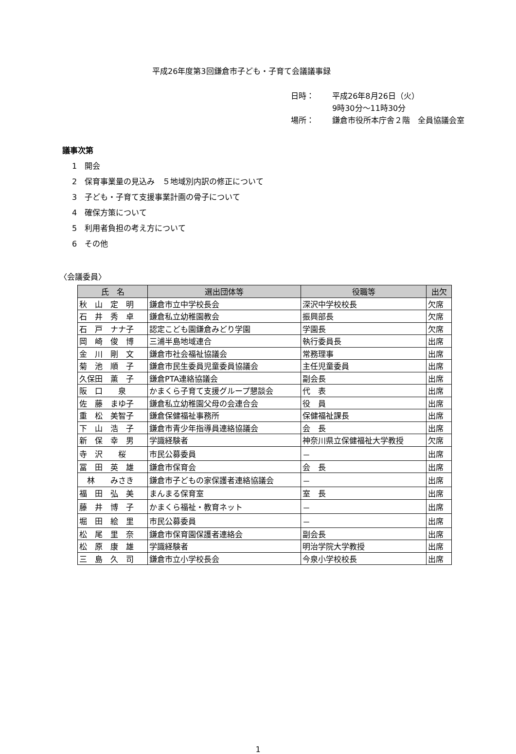平成26年度第3回鎌倉市子ども・子育て会議議事録
日時： 平成26年8月26日（火）
9時30分～11時30分
場所： 鎌倉市役所本庁舎２階　全員協議会室
議事次第
1　開会
2　保育事業量の見込み　５地域別内訳の修正について
3　子ども・子育て支援事業計画の骨子について
4　確保方策について
5　利用者負担の考え方について
6　その他
〈会議委員〉
| 氏 名 | 選出団体等 | 役職等 | 出欠 |
| --- | --- | --- | --- |
| 秋 山 定 明 | 鎌倉市立中学校長会 | 深沢中学校校長 | 欠席 |
| 石 井 秀 卓 | 鎌倉私立幼稚園教会 | 振興部長 | 欠席 |
| 石 戸 ナナ子 | 認定こども園鎌倉みどり学園 | 学園長 | 欠席 |
| 岡 崎 俊 博 | 三浦半島地域連合 | 執行委員長 | 出席 |
| 金 川 剛 文 | 鎌倉市社会福祉協議会 | 常務理事 | 出席 |
| 菊 池 順 子 | 鎌倉市民生委員児童委員協議会 | 主任児童委員 | 出席 |
| 久保田 薫 子 | 鎌倉PTA連絡協議会 | 副会長 | 出席 |
| 阪 口 泉 | かまくら子育て支援グループ懇談会 | 代 表 | 出席 |
| 佐 藤 まゆ子 | 鎌倉私立幼稚園父母の会連合会 | 役 員 | 出席 |
| 重 松 美智子 | 鎌倉保健福祉事務所 | 保健福祉課長 | 出席 |
| 下 山 浩 子 | 鎌倉市青少年指導員連絡協議会 | 会 長 | 出席 |
| 新 保 幸 男 | 学識経験者 | 神奈川県立保健福祉大学教授 | 欠席 |
| 寺 沢 桜 | 市民公募委員 | － | 出席 |
| 冨 田 英 雄 | 鎌倉市保育会 | 会 長 | 出席 |
| 林 みさき | 鎌倉市子どもの家保護者連絡協議会 | － | 出席 |
| 福 田 弘 美 | まんまる保育室 | 室 長 | 出席 |
| 藤 井 博 子 | かまくら福祉・教育ネット | － | 出席 |
| 堀 田 絵 里 | 市民公募委員 | － | 出席 |
| 松 尾 里 奈 | 鎌倉市保育園保護者連絡会 | 副会長 | 出席 |
| 松 原 康 雄 | 学識経験者 | 明治学院大学教授 | 出席 |
| 三 島 久 司 | 鎌倉市立小学校長会 | 今泉小学校校長 | 出席 |
1